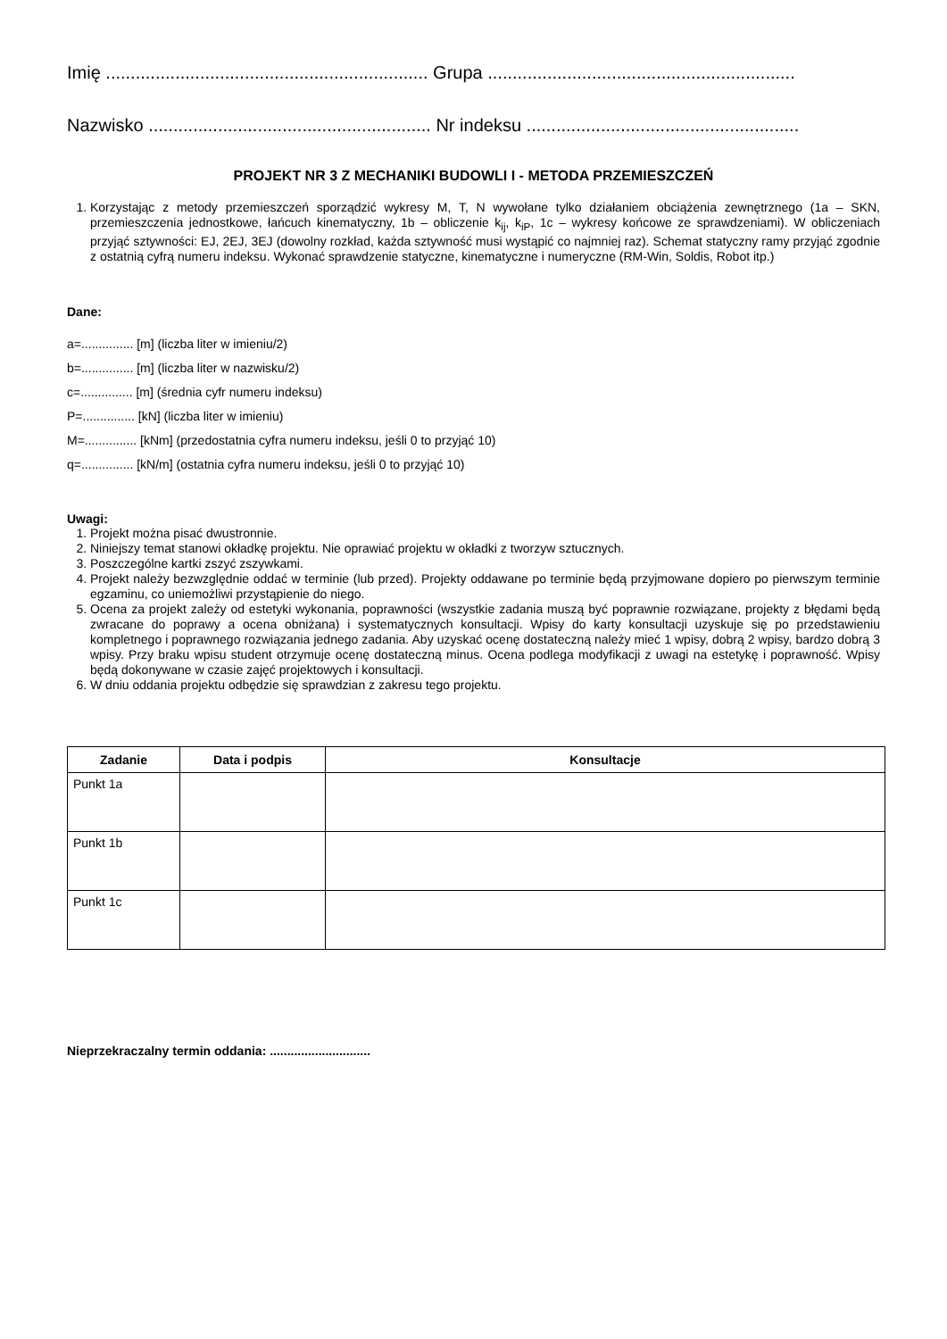Imię ................................................................. Grupa ..............................................................
Nazwisko ......................................................... Nr indeksu .......................................................
PROJEKT NR 3 Z MECHANIKI BUDOWLI I - METODA PRZEMIESZCZEŃ
1. Korzystając z metody przemieszczeń sporządzić wykresy M, T, N wywołane tylko działaniem obciążenia zewnętrznego (1a – SKN, przemieszczenia jednostkowe, łańcuch kinematyczny, 1b – obliczenie k<sub>ij</sub>, k<sub>iP</sub>, 1c – wykresy końcowe ze sprawdzeniami). W obliczeniach przyjąć sztywności: EJ, 2EJ, 3EJ (dowolny rozkład, każda sztywność musi wystąpić co najmniej raz). Schemat statyczny ramy przyjąć zgodnie z ostatnią cyfrą numeru indeksu. Wykonać sprawdzenie statyczne, kinematyczne i numeryczne (RM-Win, Soldis, Robot itp.)
Dane:
a=............... [m] (liczba liter w imieniu/2)
b=............... [m] (liczba liter w nazwisku/2)
c=............... [m] (średnia cyfr numeru indeksu)
P=............... [kN] (liczba liter w imieniu)
M=............... [kNm] (przedostatnia cyfra numeru indeksu, jeśli 0 to przyjąć 10)
q=............... [kN/m] (ostatnia cyfra numeru indeksu, jeśli 0 to przyjąć 10)
Uwagi:
1. Projekt można pisać dwustronnie.
2. Niniejszy temat stanowi okładkę projektu. Nie oprawiać projektu w okładki z tworzyw sztucznych.
3. Poszczególne kartki zszyć zszywkami.
4. Projekt należy bezwzględnie oddać w terminie (lub przed). Projekty oddawane po terminie będą przyjmowane dopiero po pierwszym terminie egzaminu, co uniemożliwi przystąpienie do niego.
5. Ocena za projekt zależy od estetyki wykonania, poprawności (wszystkie zadania muszą być poprawnie rozwiązane, projekty z błędami będą zwracane do poprawy a ocena obniżana) i systematycznych konsultacji. Wpisy do karty konsultacji uzyskuje się po przedstawieniu kompletnego i poprawnego rozwiązania jednego zadania. Aby uzyskać ocenę dostateczną należy mieć 1 wpisy, dobrą 2 wpisy, bardzo dobrą 3 wpisy. Przy braku wpisu student otrzymuje ocenę dostateczną minus. Ocena podlega modyfikacji z uwagi na estetykę i poprawność. Wpisy będą dokonywane w czasie zajęć projektowych i konsultacji.
6. W dniu oddania projektu odbędzie się sprawdzian z zakresu tego projektu.
| Zadanie | Data i podpis | Konsultacje |
| --- | --- | --- |
| Punkt 1a | | |
| Punkt 1b | | |
| Punkt 1c | | |
Nieprzekraczalny termin oddania: .............................